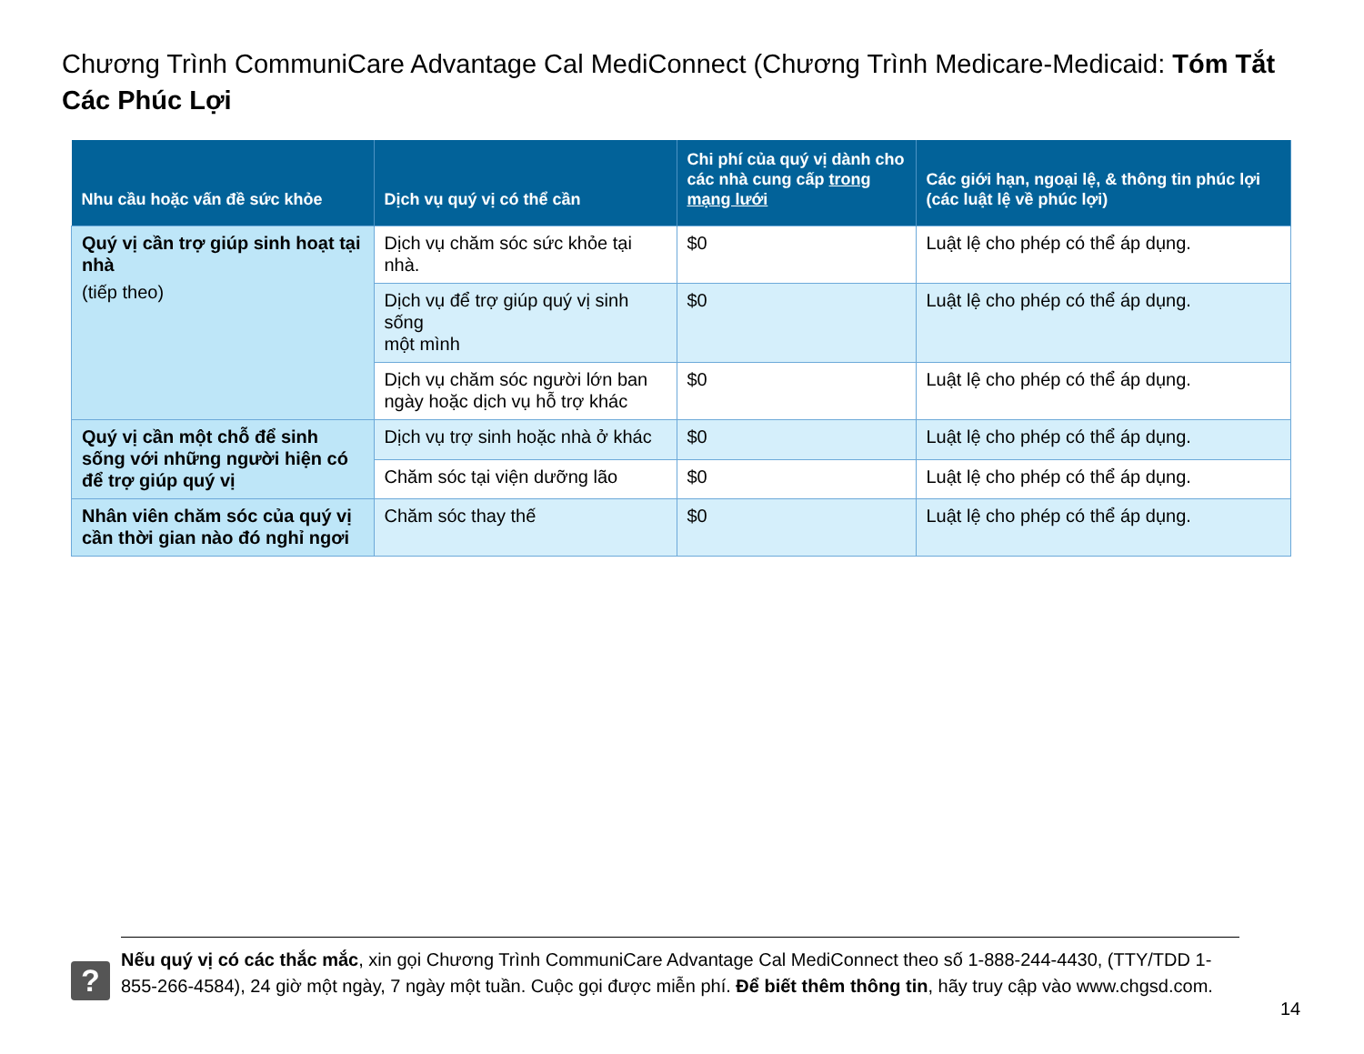Chương Trình CommuniCare Advantage Cal MediConnect (Chương Trình Medicare-Medicaid: Tóm Tắt Các Phúc Lợi
| Nhu cầu hoặc vấn đề sức khỏe | Dịch vụ quý vị có thể cần | Chi phí của quý vị dành cho các nhà cung cấp trong mạng lưới | Các giới hạn, ngoại lệ, & thông tin phúc lợi (các luật lệ về phúc lợi) |
| --- | --- | --- | --- |
| Quý vị cần trợ giúp sinh hoạt tại nhà (tiếp theo) | Dịch vụ chăm sóc sức khỏe tại nhà. | $0 | Luật lệ cho phép có thể áp dụng. |
| | Dịch vụ để trợ giúp quý vị sinh sống một mình | $0 | Luật lệ cho phép có thể áp dụng. |
| | Dịch vụ chăm sóc người lớn ban ngày hoặc dịch vụ hỗ trợ khác | $0 | Luật lệ cho phép có thể áp dụng. |
| Quý vị cần một chỗ để sinh sống với những người hiện có để trợ giúp quý vị | Dịch vụ trợ sinh hoặc nhà ở khác | $0 | Luật lệ cho phép có thể áp dụng. |
| | Chăm sóc tại viện dưỡng lão | $0 | Luật lệ cho phép có thể áp dụng. |
| Nhân viên chăm sóc của quý vị cần thời gian nào đó nghỉ ngơi | Chăm sóc thay thế | $0 | Luật lệ cho phép có thể áp dụng. |
?
Nếu quý vị có các thắc mắc, xin gọi Chương Trình CommuniCare Advantage Cal MediConnect theo số 1-888-244-4430, (TTY/TDD 1-855-266-4584), 24 giờ một ngày, 7 ngày một tuần. Cuộc gọi được miễn phí. Để biết thêm thông tin, hãy truy cập vào www.chgsd.com.
14